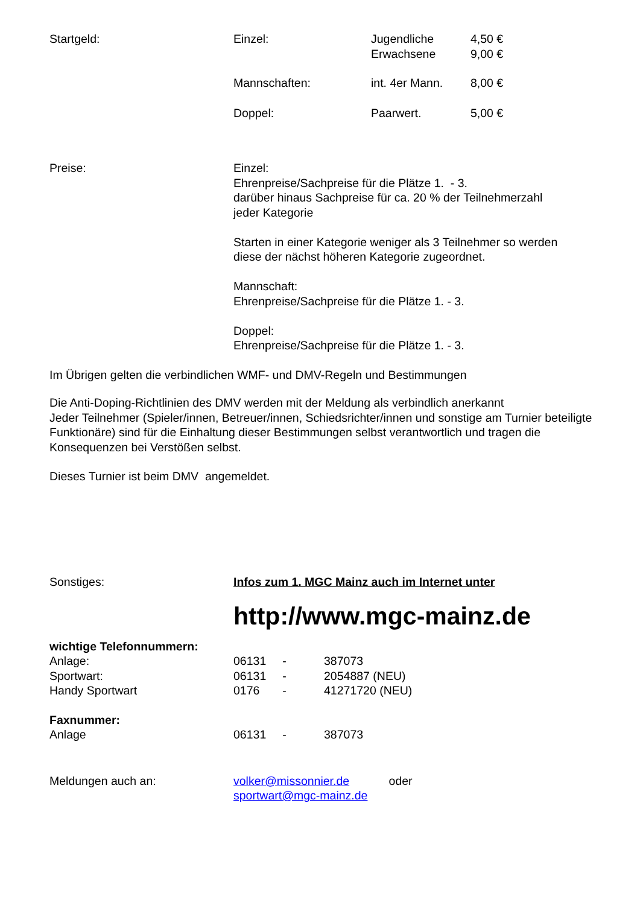Startgeld: Einzel: Jugendliche
Erwachsene
4,50 €
9,00 €
Mannschaften: int. 4er Mann. 8,00 €
Doppel: Paarwert. 5,00 €
Preise: Einzel:
Ehrenpreise/Sachpreise für die Plätze 1. - 3.
darüber hinaus Sachpreise für ca. 20 % der Teilnehmerzahl
jeder Kategorie
Starten in einer Kategorie weniger als 3 Teilnehmer so werden
diese der nächst höheren Kategorie zugeordnet.
Mannschaft:
Ehrenpreise/Sachpreise für die Plätze 1. - 3.
Doppel:
Ehrenpreise/Sachpreise für die Plätze 1. - 3.
Im Übrigen gelten die verbindlichen WMF- und DMV-Regeln und Bestimmungen
Die Anti-Doping-Richtlinien des DMV werden mit der Meldung als verbindlich anerkannt
Jeder Teilnehmer (Spieler/innen, Betreuer/innen, Schiedsrichter/innen und sonstige am Turnier beteiligte Funktionäre) sind für die Einhaltung dieser Bestimmungen selbst verantwortlich und tragen die Konsequenzen bei Verstößen selbst.
Dieses Turnier ist beim DMV angemeldet.
Sonstiges: Infos zum 1. MGC Mainz auch im Internet unter
http://www.mgc-mainz.de
wichtige Telefonnummern:
Anlage: 06131 - 387073
Sportwart: 06131 - 2054887 (NEU)
Handy Sportwart 0176 - 41271720 (NEU)
Faxnummer:
Anlage 06131 - 387073
Meldungen auch an: volker@missonnier.de oder
sportwart@mgc-mainz.de